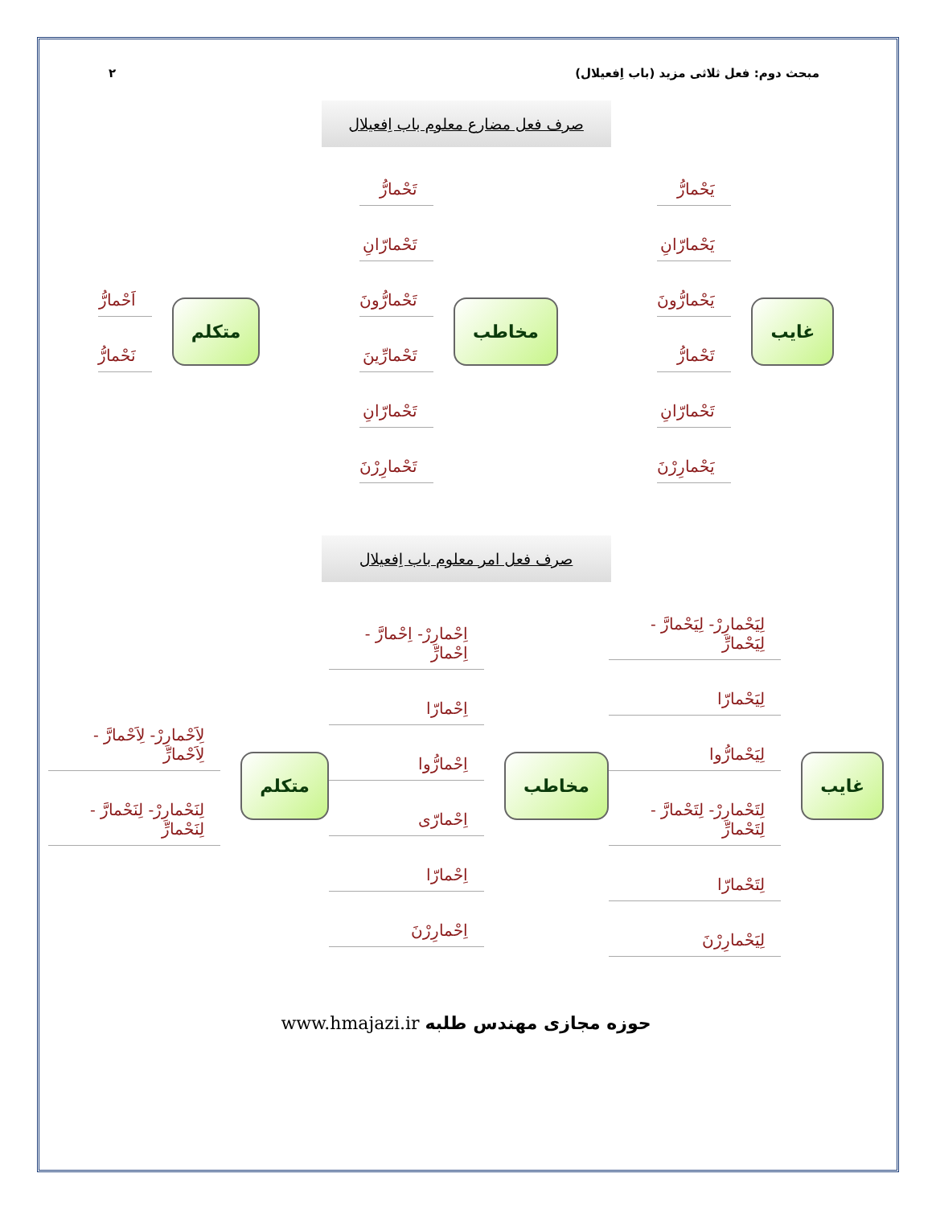مبحث دوم: فعل ثلاثی مزید (باب اِفعیلال) ۲
صرف فعل مضارع معلوم باب اِفعیلال
غایب
یَحْمارُّ
یَحْمارّانِ
یَحْمارُّونَ
تَحْمارُّ
تَحْمارّانِ
یَحْمارِرْنَ
مخاطب
تَحْمارُّ
تَحْمارّانِ
تَحْمارُّونَ
تَحْمارِّینَ
تَحْمارّانِ
تَحْمارِرْنَ
متکلم
اَحْمارُّ
نَحْمارُّ
صرف فعل امر معلوم باب اِفعیلال
غایب
لِیَحْمارِرْ- لِیَحْمارَّ - لِیَحْمارِّ
لِیَحْمارّا
لِیَحْمارُّوا
لِتَحْمارِرْ- لِتَحْمارَّ - لِتَحْمارِّ
لِتَحْمارّا
لِیَحْمارِرْنَ
مخاطب
اِحْمارِرْ- اِحْمارَّ - اِحْمارِّ
اِحْمارّا
اِحْمارُّوا
اِحْمارّی
اِحْمارّا
اِحْمارِرْنَ
متکلم
لِاَحْمارِرْ- لِاَحْمارَّ - لِاَحْمارِّ
لِنَحْمارِرْ- لِنَحْمارَّ - لِنَحْمارِّ
www.hmajazi.ir حوزه مجازی مهندس طلبه